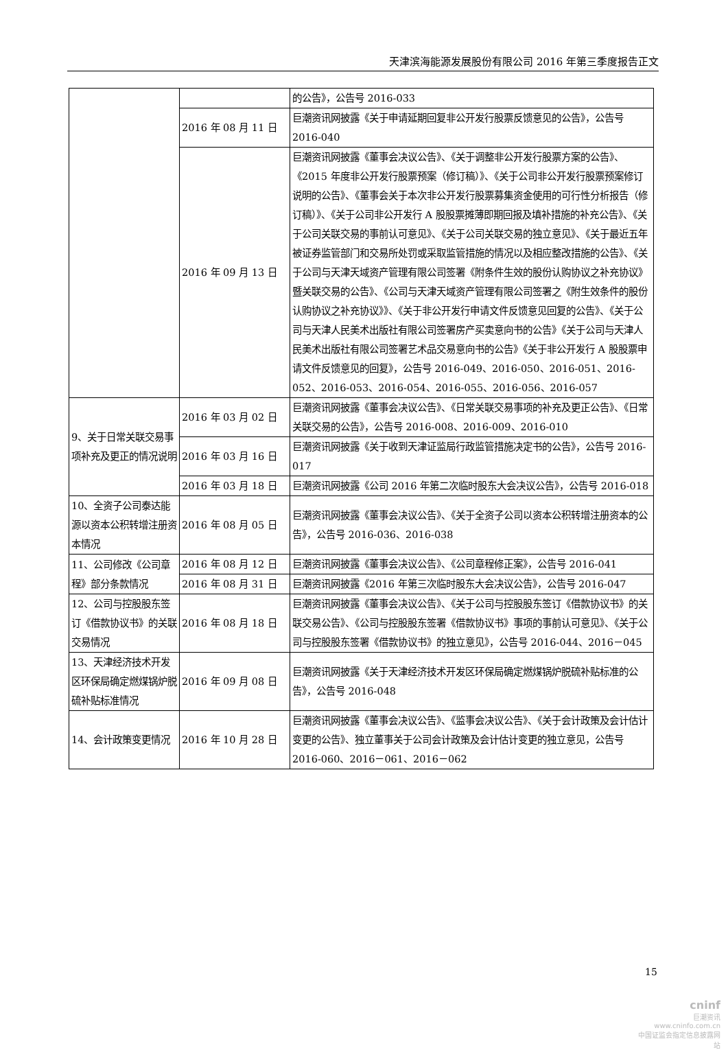天津滨海能源发展股份有限公司 2016 年第三季度报告正文
| | | 的公告》，公告号 2016-033 |
| | 2016 年 08 月 11 日 | 巨潮资讯网披露《关于申请延期回复非公开发行股票反馈意见的公告》，公告号 2016-040 |
| | 2016 年 09 月 13 日 | 巨潮资讯网披露《董事会决议公告》、《关于调整非公开发行股票方案的公告》、《2015 年度非公开发行股票预案（修订稿）》、《关于公司非公开发行股票预案修订说明的公告》、《董事会关于本次非公开发行股票募集资金使用的可行性分析报告（修订稿）》、《关于公司非公开发行 A 股股票摊薄即期回报及填补措施的补充公告》、《关于公司关联交易的事前认可意见》、《关于公司关联交易的独立意见》、《关于最近五年被证券监管部门和交易所处罚或采取监管措施的情况以及相应整改措施的公告》、《关于公司与天津天域资产管理有限公司签署《附条件生效的股份认购协议之补充协议》暨关联交易的公告》、《公司与天津天域资产管理有限公司签署之《附生效条件的股份认购协议之补充协议》》、《关于非公开发行申请文件反馈意见回复的公告》、《关于公司与天津人民美术出版社有限公司签署房产买卖意向书的公告》《关于公司与天津人民美术出版社有限公司签署艺术品交易意向书的公告》《关于非公开发行 A 股股票申请文件反馈意见的回复》，公告号 2016-049、2016-050、2016-051、2016-052、2016-053、2016-054、2016-055、2016-056、2016-057 |
| 9、关于日常关联交易事项补充及更正的情况说明 | 2016 年 03 月 02 日 | 巨潮资讯网披露《董事会决议公告》、《日常关联交易事项的补充及更正公告》、《日常关联交易的公告》，公告号 2016-008、2016-009、2016-010 |
| | 2016 年 03 月 16 日 | 巨潮资讯网披露《关于收到天津证监局行政监管措施决定书的公告》，公告号 2016-017 |
| | 2016 年 03 月 18 日 | 巨潮资讯网披露《公司 2016 年第二次临时股东大会决议公告》，公告号 2016-018 |
| 10、全资子公司泰达能源以资本公积转增注册资本情况 | 2016 年 08 月 05 日 | 巨潮资讯网披露《董事会决议公告》、《关于全资子公司以资本公积转增注册资本的公告》，公告号 2016-036、2016-038 |
| 11、公司修改《公司章程》部分条款情况 | 2016 年 08 月 12 日 | 巨潮资讯网披露《董事会决议公告》、《公司章程修正案》，公告号 2016-041 |
| | 2016 年 08 月 31 日 | 巨潮资讯网披露《2016 年第三次临时股东大会决议公告》，公告号 2016-047 |
| 12、公司与控股股东签订《借款协议书》的关联交易情况 | 2016 年 08 月 18 日 | 巨潮资讯网披露《董事会决议公告》、《关于公司与控股股东签订《借款协议书》的关联交易公告》、《公司与控股股东签署《借款协议书》事项的事前认可意见》、《关于公司与控股股东签署《借款协议书》的独立意见》，公告号 2016-044、2016－045 |
| 13、天津经济技术开发区环保局确定燃煤锅炉脱硫补贴标准情况 | 2016 年 09 月 08 日 | 巨潮资讯网披露《关于天津经济技术开发区环保局确定燃煤锅炉脱硫补贴标准的公告》，公告号 2016-048 |
| 14、会计政策变更情况 | 2016 年 10 月 28 日 | 巨潮资讯网披露《董事会决议公告》、《监事会决议公告》、《关于会计政策及会计估计变更的公告》、独立董事关于公司会计政策及会计估计变更的独立意见，公告号 2016-060、2016－061、2016－062 |
15
cninf
巨潮资讯
www.cninfo.com.cn
中国证监会指定信息披露网站